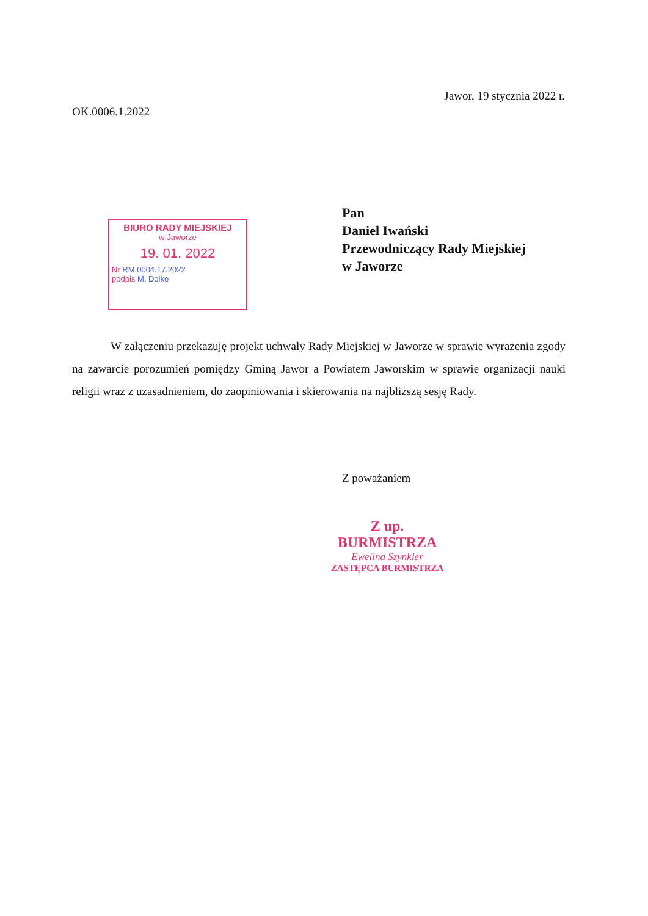Jawor, 19 stycznia 2022 r.
OK.0006.1.2022
BIURO RADY MIEJSKIEJ
w Jaworze
19. 01. 2022
Nr RM.0004.17.2022
podpis M. Dolko
Pan
Daniel Iwański
Przewodniczący Rady Miejskiej
w Jaworze
W załączeniu przekazuję projekt uchwały Rady Miejskiej w Jaworze w sprawie wyrażenia zgody na zawarcie porozumień pomiędzy Gminą Jawor a Powiatem Jaworskim w sprawie organizacji nauki religii wraz z uzasadnieniem, do zaopiniowania i skierowania na najbliższą sesję Rady.
Z poważaniem
Z up. BURMISTRZA
Ewelina Szynkler
ZASTĘPCA BURMISTRZA